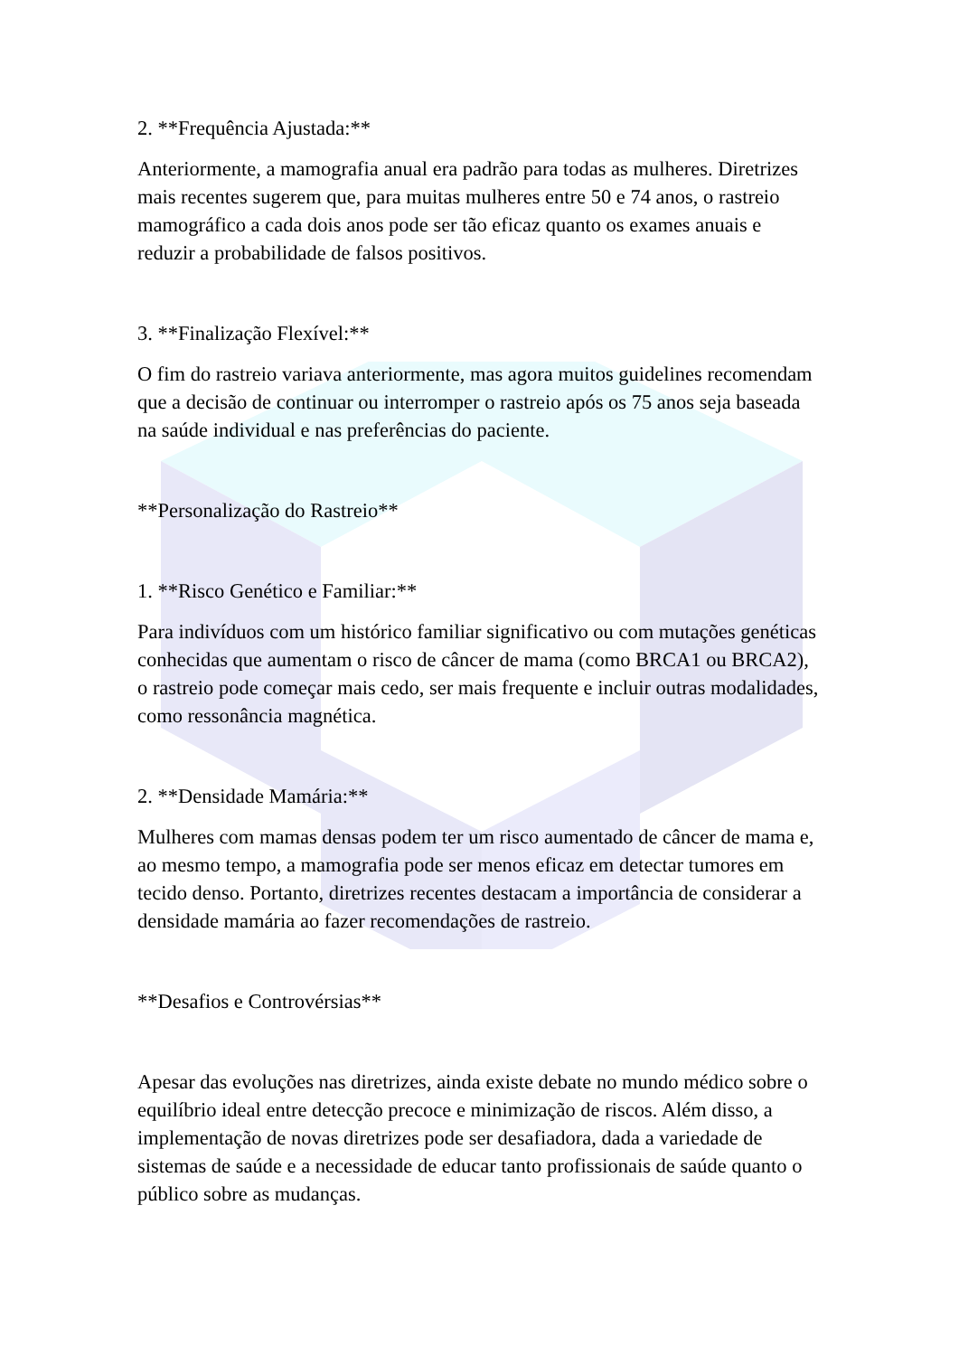2. **Frequência Ajustada:**
Anteriormente, a mamografia anual era padrão para todas as mulheres. Diretrizes mais recentes sugerem que, para muitas mulheres entre 50 e 74 anos, o rastreio mamográfico a cada dois anos pode ser tão eficaz quanto os exames anuais e reduzir a probabilidade de falsos positivos.
3. **Finalização Flexível:**
O fim do rastreio variava anteriormente, mas agora muitos guidelines recomendam que a decisão de continuar ou interromper o rastreio após os 75 anos seja baseada na saúde individual e nas preferências do paciente.
**Personalização do Rastreio**
1. **Risco Genético e Familiar:**
Para indivíduos com um histórico familiar significativo ou com mutações genéticas conhecidas que aumentam o risco de câncer de mama (como BRCA1 ou BRCA2), o rastreio pode começar mais cedo, ser mais frequente e incluir outras modalidades, como ressonância magnética.
2. **Densidade Mamária:**
Mulheres com mamas densas podem ter um risco aumentado de câncer de mama e, ao mesmo tempo, a mamografia pode ser menos eficaz em detectar tumores em tecido denso. Portanto, diretrizes recentes destacam a importância de considerar a densidade mamária ao fazer recomendações de rastreio.
**Desafios e Controvérsias**
Apesar das evoluções nas diretrizes, ainda existe debate no mundo médico sobre o equilíbrio ideal entre detecção precoce e minimização de riscos. Além disso, a implementação de novas diretrizes pode ser desafiadora, dada a variedade de sistemas de saúde e a necessidade de educar tanto profissionais de saúde quanto o público sobre as mudanças.